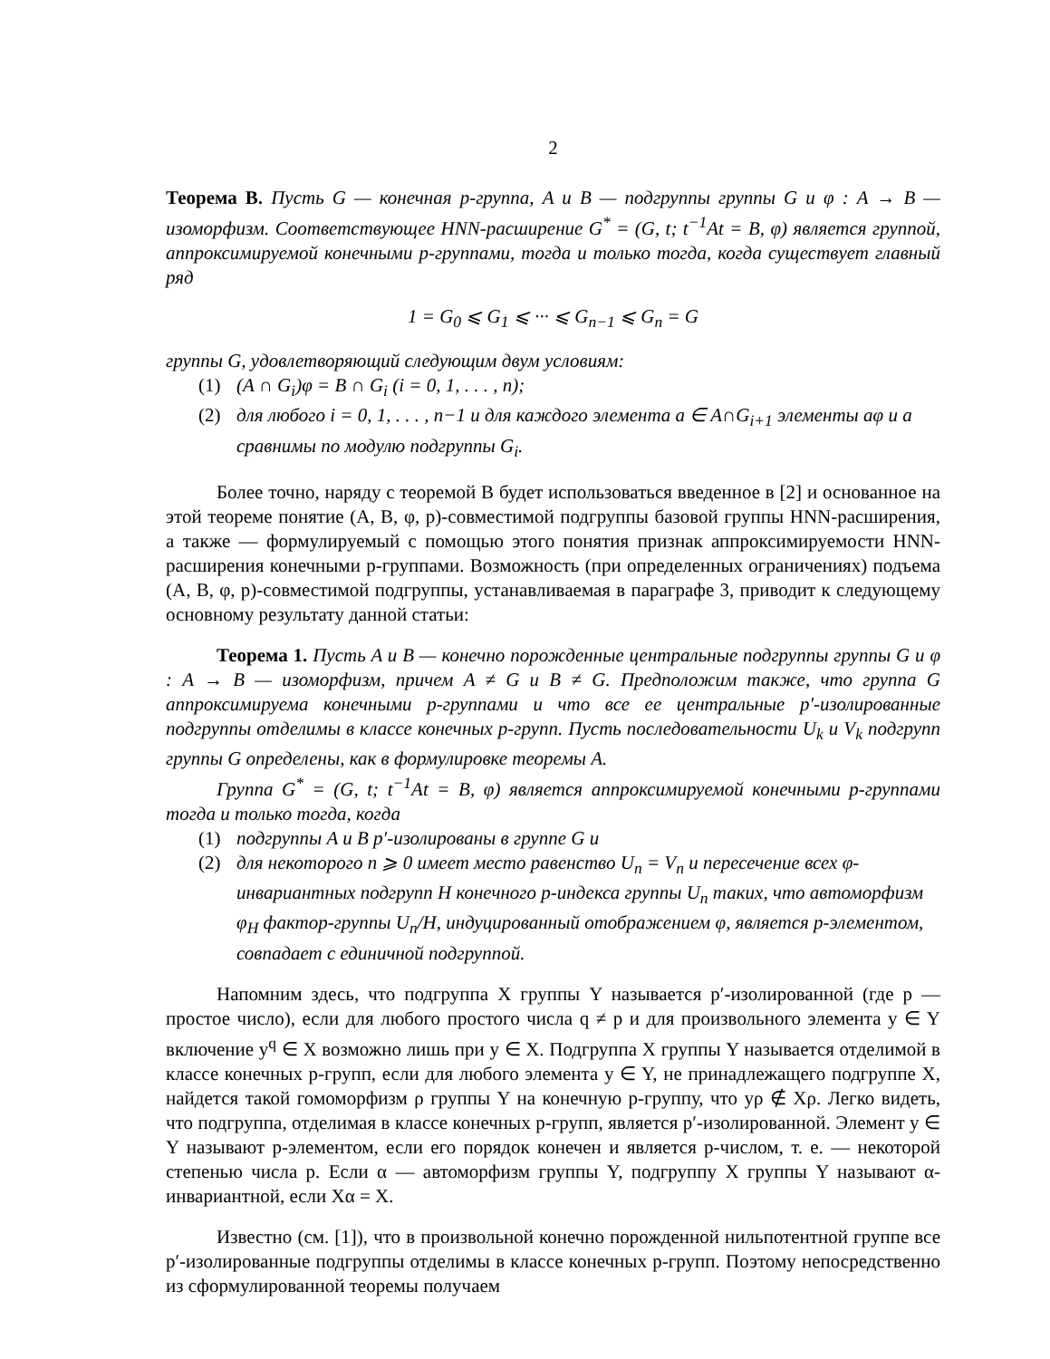2
Теорема B. Пусть G — конечная p-группа, A и B — подгруппы группы G и φ : A → B — изоморфизм. Соответствующее HNN-расширение G<sup>*</sup> = (G, t; t<sup>−1</sup>At = B, φ) является группой, аппроксимируемой конечными p-группами, тогда и только тогда, когда существует главный ряд
1 = G<sub>0</sub> ⩽ G<sub>1</sub> ⩽ ··· ⩽ G<sub>n−1</sub> ⩽ G<sub>n</sub> = G
группы G, удовлетворяющий следующим двум условиям:
(1) (A ∩ G<sub>i</sub>)φ = B ∩ G<sub>i</sub> (i = 0, 1, . . . , n);
(2) для любого i = 0, 1, . . . , n−1 и для каждого элемента a ∈ A∩G<sub>i+1</sub> элементы aφ и a сравнимы по модулю подгруппы G<sub>i</sub>.
Более точно, наряду с теоремой B будет использоваться введенное в [2] и основанное на этой теореме понятие (A, B, φ, p)-совместимой подгруппы базовой группы HNN-расширения, а также — формулируемый с помощью этого понятия признак аппроксимируемости HNN-расширения конечными p-группами. Возможность (при определенных ограничениях) подъема (A, B, φ, p)-совместимой подгруппы, устанавливаемая в параграфе 3, приводит к следующему основному результату данной статьи:
Теорема 1. Пусть A и B — конечно порожденные центральные подгруппы группы G и φ : A → B — изоморфизм, причем A ≠ G и B ≠ G. Предположим также, что группа G аппроксимируема конечными p-группами и что все ее центральные p′-изолированные подгруппы отделимы в классе конечных p-групп. Пусть последовательности U<sub>k</sub> и V<sub>k</sub> подгрупп группы G определены, как в формулировке теоремы A.
Группа G<sup>*</sup> = (G, t; t<sup>−1</sup>At = B, φ) является аппроксимируемой конечными p-группами тогда и только тогда, когда
(1) подгруппы A и B p′-изолированы в группе G и
(2) для некоторого n ⩾ 0 имеет место равенство U<sub>n</sub> = V<sub>n</sub> и пересечение всех φ-инвариантных подгрупп H конечного p-индекса группы U<sub>n</sub> таких, что автоморфизм φ<sub>H</sub> фактор-группы U<sub>n</sub>/H, индуцированный отображением φ, является p-элементом, совпадает с единичной подгруппой.
Напомним здесь, что подгруппа X группы Y называется p′-изолированной (где p — простое число), если для любого простого числа q ≠ p и для произвольного элемента y ∈ Y включение y<sup>q</sup> ∈ X возможно лишь при y ∈ X. Подгруппа X группы Y называется отделимой в классе конечных p-групп, если для любого элемента y ∈ Y, не принадлежащего подгруппе X, найдется такой гомоморфизм ρ группы Y на конечную p-группу, что yρ ∉ Xρ. Легко видеть, что подгруппа, отделимая в классе конечных p-групп, является p′-изолированной. Элемент y ∈ Y называют p-элементом, если его порядок конечен и является p-числом, т. е. — некоторой степенью числа p. Если α — автоморфизм группы Y, подгруппу X группы Y называют α-инвариантной, если Xα = X.
Известно (см. [1]), что в произвольной конечно порожденной нильпотентной группе все p′-изолированные подгруппы отделимы в классе конечных p-групп. Поэтому непосредственно из сформулированной теоремы получаем